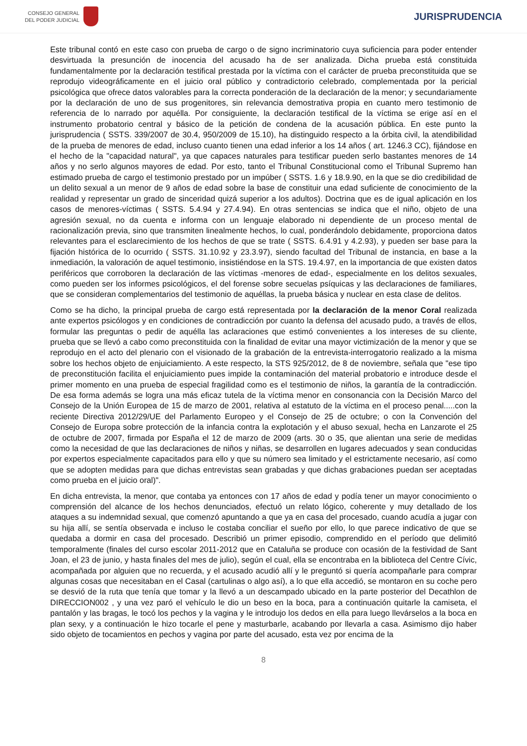CONSEJO GENERAL
DEL PODER JUDICIAL
JURISPRUDENCIA
Este tribunal contó en este caso con prueba de cargo o de signo incriminatorio cuya suficiencia para poder entender desvirtuada la presunción de inocencia del acusado ha de ser analizada. Dicha prueba está constituida fundamentalmente por la declaración testifical prestada por la víctima con el carácter de prueba preconstituida que se reprodujo videográficamente en el juicio oral público y contradictorio celebrado, complementada por la pericial psicológica que ofrece datos valorables para la correcta ponderación de la declaración de la menor; y secundariamente por la declaración de uno de sus progenitores, sin relevancia demostrativa propia en cuanto mero testimonio de referencia de lo narrado por aquélla. Por consiguiente, la declaración testifical de la víctima se erige así en el instrumento probatorio central y básico de la petición de condena de la acusación pública. En este punto la jurisprudencia ( SSTS. 339/2007 de 30.4, 950/2009 de 15.10), ha distinguido respecto a la órbita civil, la atendibilidad de la prueba de menores de edad, incluso cuanto tienen una edad inferior a los 14 años ( art. 1246.3 CC), fijándose en el hecho de la "capacidad natural", ya que capaces naturales para testificar pueden serlo bastantes menores de 14 años y no serlo algunos mayores de edad. Por esto, tanto el Tribunal Constitucional como el Tribunal Supremo han estimado prueba de cargo el testimonio prestado por un impúber ( SSTS. 1.6 y 18.9.90, en la que se dio credibilidad de un delito sexual a un menor de 9 años de edad sobre la base de constituir una edad suficiente de conocimiento de la realidad y representar un grado de sinceridad quizá superior a los adultos). Doctrina que es de igual aplicación en los casos de menores-víctimas ( SSTS. 5.4.94 y 27.4.94). En otras sentencias se indica que el niño, objeto de una agresión sexual, no da cuenta e informa con un lenguaje elaborado ni dependiente de un proceso mental de racionalización previa, sino que transmiten linealmente hechos, lo cual, ponderándolo debidamente, proporciona datos relevantes para el esclarecimiento de los hechos de que se trate ( SSTS. 6.4.91 y 4.2.93), y pueden ser base para la fijación histórica de lo ocurrido ( SSTS. 31.10.92 y 23.3.97), siendo facultad del Tribunal de instancia, en base a la inmediación, la valoración de aquel testimonio, insistiéndose en la STS. 19.4.97, en la importancia de que existen datos periféricos que corroboren la declaración de las víctimas -menores de edad-, especialmente en los delitos sexuales, como pueden ser los informes psicológicos, el del forense sobre secuelas psíquicas y las declaraciones de familiares, que se consideran complementarios del testimonio de aquéllas, la prueba básica y nuclear en esta clase de delitos.
Como se ha dicho, la principal prueba de cargo está representada por la declaración de la menor Coral realizada ante expertos psicólogos y en condiciones de contradicción por cuanto la defensa del acusado pudo, a través de ellos, formular las preguntas o pedir de aquélla las aclaraciones que estimó convenientes a los intereses de su cliente, prueba que se llevó a cabo como preconstituida con la finalidad de evitar una mayor victimización de la menor y que se reprodujo en el acto del plenario con el visionado de la grabación de la entrevista-interrogatorio realizado a la misma sobre los hechos objeto de enjuiciamiento. A este respecto, la STS 925/2012, de 8 de noviembre, señala que "ese tipo de preconstitución facilita el enjuiciamiento pues impide la contaminación del material probatorio e introduce desde el primer momento en una prueba de especial fragilidad como es el testimonio de niños, la garantía de la contradicción. De esa forma además se logra una más eficaz tutela de la víctima menor en consonancia con la Decisión Marco del Consejo de la Unión Europea de 15 de marzo de 2001, relativa al estatuto de la víctima en el proceso penal.....con la reciente Directiva 2012/29/UE del Parlamento Europeo y el Consejo de 25 de octubre; o con la Convención del Consejo de Europa sobre protección de la infancia contra la explotación y el abuso sexual, hecha en Lanzarote el 25 de octubre de 2007, firmada por España el 12 de marzo de 2009 (arts. 30 o 35, que alientan una serie de medidas como la necesidad de que las declaraciones de niños y niñas, se desarrollen en lugares adecuados y sean conducidas por expertos especialmente capacitados para ello y que su número sea limitado y el estrictamente necesario, así como que se adopten medidas para que dichas entrevistas sean grabadas y que dichas grabaciones puedan ser aceptadas como prueba en el juicio oral)".
En dicha entrevista, la menor, que contaba ya entonces con 17 años de edad y podía tener un mayor conocimiento o comprensión del alcance de los hechos denunciados, efectuó un relato lógico, coherente y muy detallado de los ataques a su indemnidad sexual, que comenzó apuntando a que ya en casa del procesado, cuando acudía a jugar con su hija allí, se sentía observada e incluso le costaba conciliar el sueño por ello, lo que parece indicativo de que se quedaba a dormir en casa del procesado. Describió un primer episodio, comprendido en el período que delimitó temporalmente (finales del curso escolar 2011-2012 que en Cataluña se produce con ocasión de la festividad de Sant Joan, el 23 de junio, y hasta finales del mes de julio), según el cual, ella se encontraba en la biblioteca del Centre Cívic, acompañada por alguien que no recuerda, y el acusado acudió allí y le preguntó si quería acompañarle para comprar algunas cosas que necesitaban en el Casal (cartulinas o algo así), a lo que ella accedió, se montaron en su coche pero se desvió de la ruta que tenía que tomar y la llevó a un descampado ubicado en la parte posterior del Decathlon de DIRECCION002 , y una vez paró el vehículo le dio un beso en la boca, para a continuación quitarle la camiseta, el pantalón y las bragas, le tocó los pechos y la vagina y le introdujo los dedos en ella para luego llevárselos a la boca en plan sexy, y a continuación le hizo tocarle el pene y masturbarle, acabando por llevarla a casa. Asimismo dijo haber sido objeto de tocamientos en pechos y vagina por parte del acusado, esta vez por encima de la
8